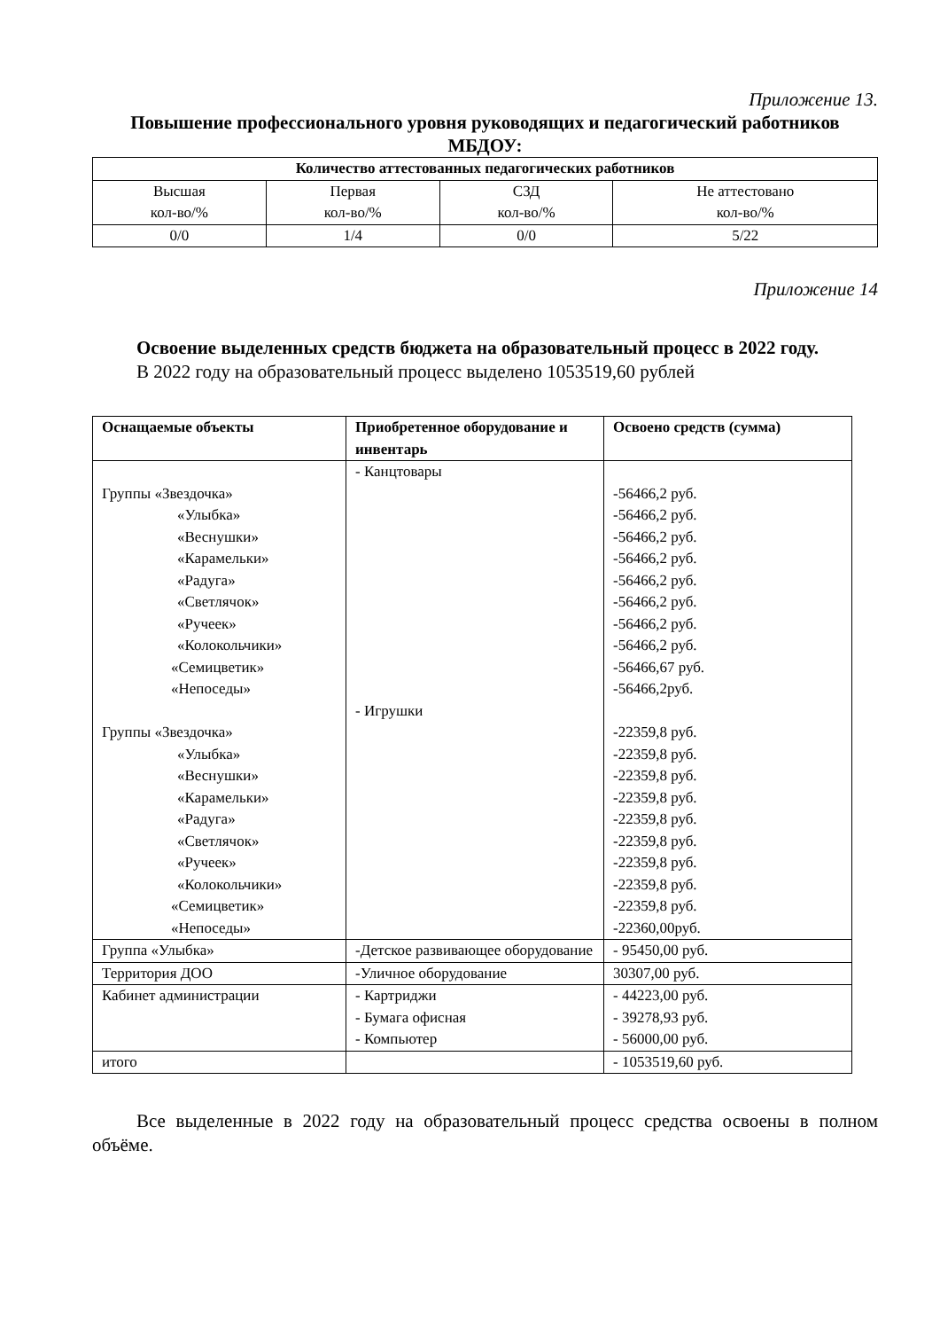Приложение 13.
Повышение профессионального уровня руководящих и педагогический работников МБДОУ:
| Количество аттестованных педагогических работников | | | |
| --- | --- | --- | --- |
| Высшая кол-во/% | Первая кол-во/% | СЗД кол-во/% | Не аттестовано кол-во/% |
| 0/0 | 1/4 | 0/0 | 5/22 |
Приложение 14
Освоение выделенных средств бюджета на образовательный процесс в 2022 году.
В 2022 году на образовательный процесс выделено 1053519,60 рублей
| Оснащаемые объекты | Приобретенное оборудование и инвентарь | Освоено средств (сумма) |
| --- | --- | --- |
| Группы «Звездочка» «Улыбка» «Веснушки» «Карамельки» «Радуга» «Светлячок» «Ручеек» «Колокольчики» «Семицветик» «Непоседы» Группы «Звездочка» «Улыбка» «Веснушки» «Карамельки» «Радуга» «Светлячок» «Ручеек» «Колокольчики» «Семицветик» «Непоседы» | - Канцтовары - Игрушки | -56466,2 руб. -56466,2 руб. -56466,2 руб. -56466,2 руб. -56466,2 руб. -56466,2 руб. -56466,2 руб. -56466,2 руб. -56466,67 руб. -56466,2руб. -22359,8 руб. -22359,8 руб. -22359,8 руб. -22359,8 руб. -22359,8 руб. -22359,8 руб. -22359,8 руб. -22359,8 руб. -22359,8 руб. -22360,00руб. |
| Группа «Улыбка» | -Детское развивающее оборудование | - 95450,00 руб. |
| Территория ДОО | -Уличное оборудование | 30307,00 руб. |
| Кабинет администрации | - Картриджи - Бумага офисная - Компьютер | - 44223,00 руб. - 39278,93 руб. - 56000,00 руб. |
| итого | | - 1053519,60 руб. |
Все выделенные в 2022 году на образовательный процесс средства освоены в полном объёме.